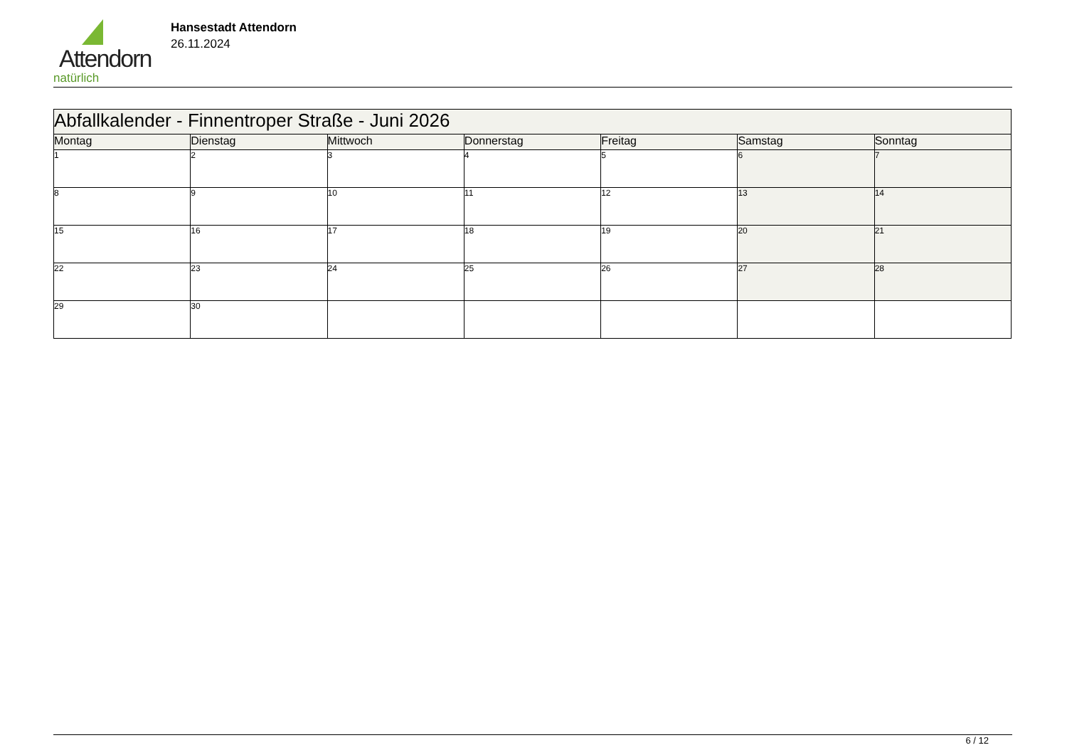Attendorn
natürlich
Hansestadt Attendorn
26.11.2024
| Abfallkalender - Finnentroper Straße - Juni 2026 | | | | | | |
| Montag | Dienstag | Mittwoch | Donnerstag | Freitag | Samstag | Sonntag |
| 1 | 2 | 3 | 4 | 5 | 6 | 7 |
| 8 | 9 | 10 | 11 | 12 | 13 | 14 |
| 15 | 16 | 17 | 18 | 19 | 20 | 21 |
| 22 | 23 | 24 | 25 | 26 | 27 | 28 |
| 29 | 30 | | | | | |
6 / 12